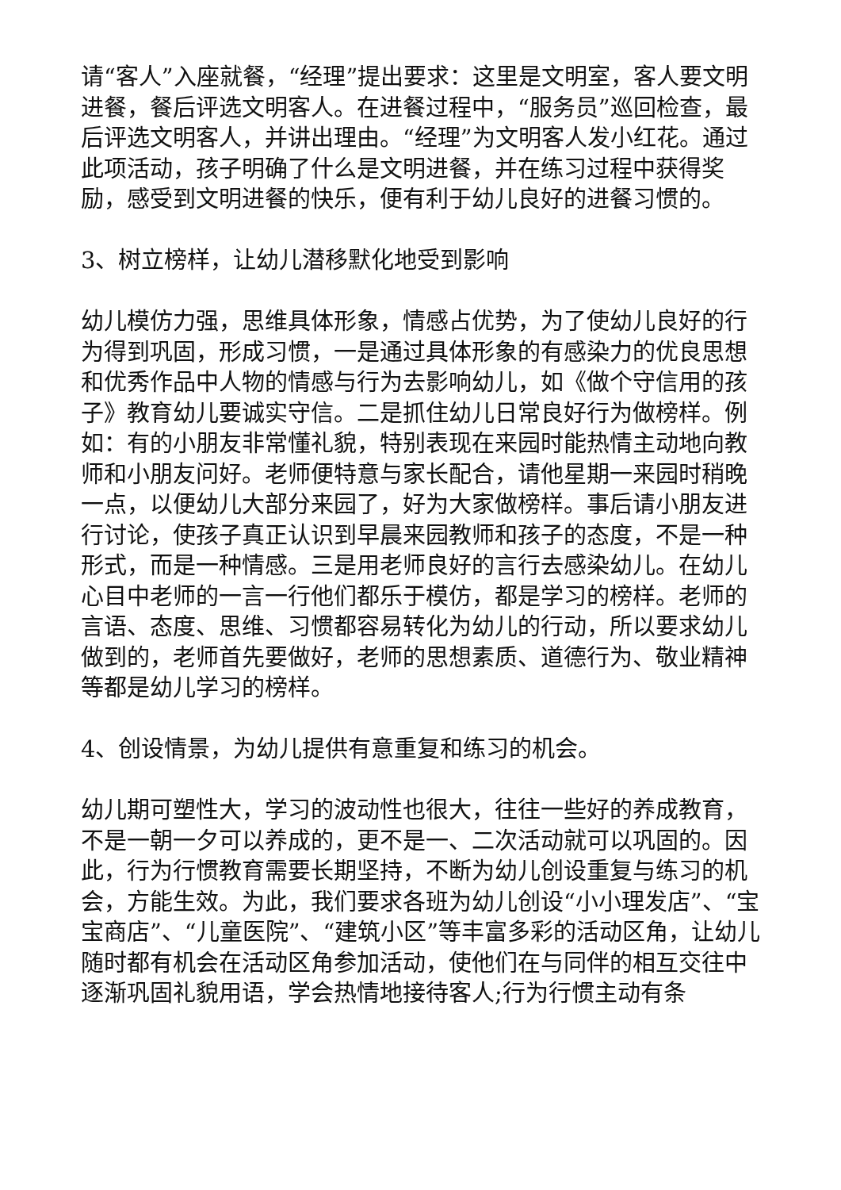请“客人”入座就餐，“经理”提出要求：这里是文明室，客人要文明进餐，餐后评选文明客人。在进餐过程中，“服务员”巡回检查，最后评选文明客人，并讲出理由。“经理”为文明客人发小红花。通过此项活动，孩子明确了什么是文明进餐，并在练习过程中获得奖励，感受到文明进餐的快乐，便有利于幼儿良好的进餐习惯的。
3、树立榜样，让幼儿潜移默化地受到影响
幼儿模仿力强，思维具体形象，情感占优势，为了使幼儿良好的行为得到巩固，形成习惯，一是通过具体形象的有感染力的优良思想和优秀作品中人物的情感与行为去影响幼儿，如《做个守信用的孩子》教育幼儿要诚实守信。二是抓住幼儿日常良好行为做榜样。例如：有的小朋友非常懂礼貌，特别表现在来园时能热情主动地向教师和小朋友问好。老师便特意与家长配合，请他星期一来园时稍晚一点，以便幼儿大部分来园了，好为大家做榜样。事后请小朋友进行讨论，使孩子真正认识到早晨来园教师和孩子的态度，不是一种形式，而是一种情感。三是用老师良好的言行去感染幼儿。在幼儿心目中老师的一言一行他们都乐于模仿，都是学习的榜样。老师的言语、态度、思维、习惯都容易转化为幼儿的行动，所以要求幼儿做到的，老师首先要做好，老师的思想素质、道德行为、敬业精神等都是幼儿学习的榜样。
4、创设情景，为幼儿提供有意重复和练习的机会。
幼儿期可塑性大，学习的波动性也很大，往往一些好的养成教育，不是一朝一夕可以养成的，更不是一、二次活动就可以巩固的。因此，行为行惯教育需要长期坚持，不断为幼儿创设重复与练习的机会，方能生效。为此，我们要求各班为幼儿创设“小小理发店”、“宝宝商店”、“儿童医院”、“建筑小区”等丰富多彩的活动区角，让幼儿随时都有机会在活动区角参加活动，使他们在与同伴的相互交往中逐渐巩固礼貌用语，学会热情地接待客人;行为行惯主动有条